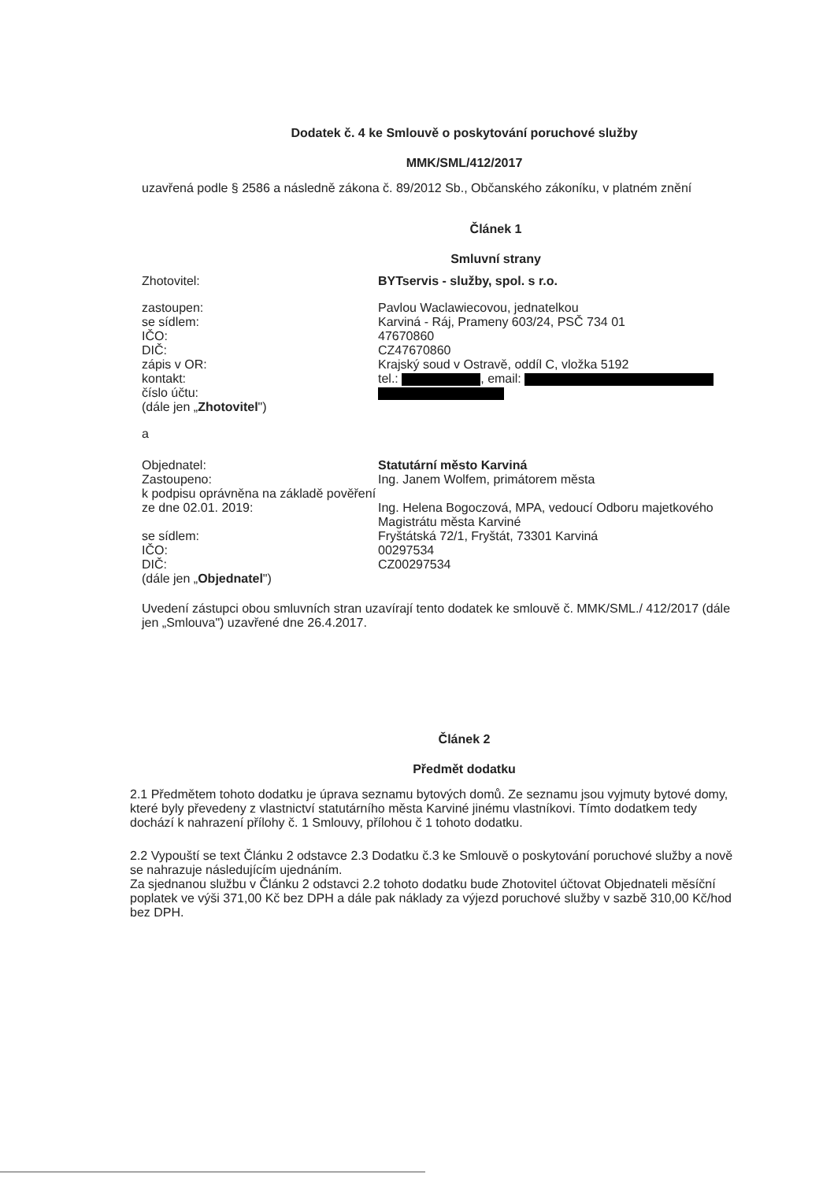Dodatek č. 4 ke Smlouvě o poskytování poruchové služby
MMK/SML/412/2017
uzavřená podle § 2586 a následně zákona č. 89/2012 Sb., Občanského zákoníku, v platném znění
Článek 1
Smluvní strany
Zhotovitel: BYTservis - služby, spol. s r.o.
zastoupen:
se sídlem:
IČO:
DIČ:
zápis v OR:
kontakt:
číslo účtu:
(dále jen „Zhotovitel")
Pavlou Waclawiecovou, jednatelkou
Karviná - Ráj, Prameny 603/24, PSČ 734 01
47670860
CZ47670860
Krajský soud v Ostravě, oddíl C, vložka 5192
tel.: , email:
a
Objednatel:
Zastoupeno:
k podpisu oprávněna na základě pověření ze dne 02.01. 2019:
se sídlem:
IČO:
DIČ:
(dále jen „Objednatel")
Statutární město Karviná
Ing. Janem Wolfem, primátorem města
Ing. Helena Bogoczová, MPA, vedoucí Odboru majetkového Magistrátu města Karviné
Fryštátská 72/1, Fryštát, 73301 Karviná
00297534
CZ00297534
Uvedení zástupci obou smluvních stran uzavírají tento dodatek ke smlouvě č. MMK/SML./ 412/2017 (dále jen „Smlouva") uzavřené dne 26.4.2017.
Článek 2
Předmět dodatku
2.1 Předmětem tohoto dodatku je úprava seznamu bytových domů. Ze seznamu jsou vyjmuty bytové domy, které byly převedeny z vlastnictví statutárního města Karviné jinému vlastníkovi. Tímto dodatkem tedy dochází k nahrazení přílohy č. 1 Smlouvy, přílohou č 1 tohoto dodatku.
2.2 Vypouští se text Článku 2 odstavce 2.3 Dodatku č.3 ke Smlouvě o poskytování poruchové služby a nově se nahrazuje následujícím ujednáním.
Za sjednanou službu v Článku 2 odstavci 2.2 tohoto dodatku bude Zhotovitel účtovat Objednateli měsíční poplatek ve výši 371,00 Kč bez DPH a dále pak náklady za výjezd poruchové služby v sazbě 310,00 Kč/hod bez DPH.